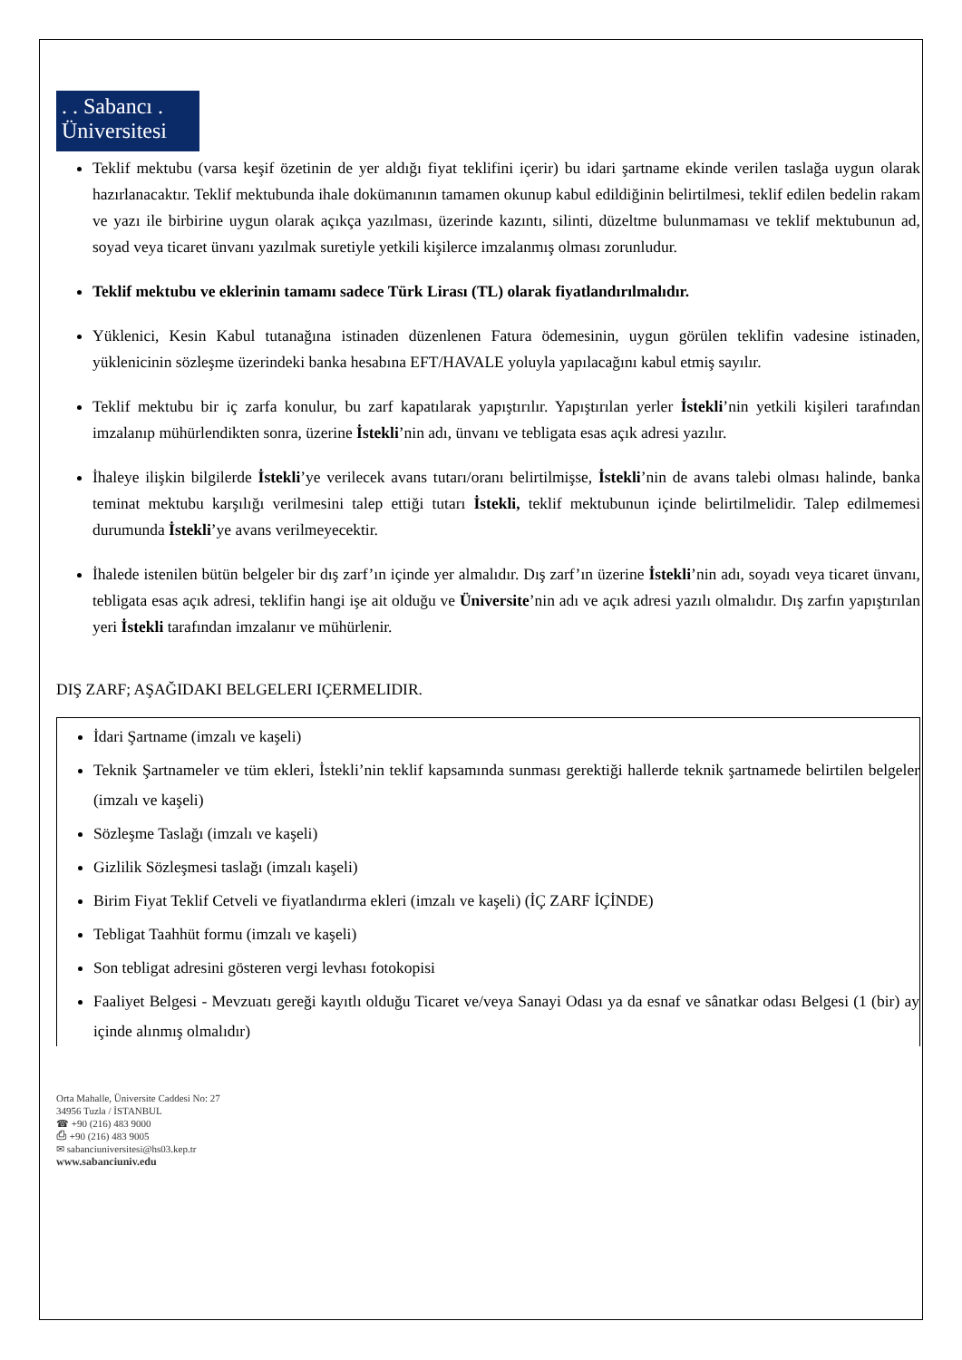. . Sabancı .
Üniversitesi
Teklif mektubu (varsa keşif özetinin de yer aldığı fiyat teklifini içerir) bu idari şartname ekinde verilen taslağa uygun olarak hazırlanacaktır. Teklif mektubunda ihale dokümanının tamamen okunup kabul edildiğinin belirtilmesi, teklif edilen bedelin rakam ve yazı ile birbirine uygun olarak açıkça yazılması, üzerinde kazıntı, silinti, düzeltme bulunmaması ve teklif mektubunun ad, soyad veya ticaret ünvanı yazılmak suretiyle yetkili kişilerce imzalanmış olması zorunludur.
Teklif mektubu ve eklerinin tamamı sadece Türk Lirası (TL) olarak fiyatlandırılmalıdır.
Yüklenici, Kesin Kabul tutanağına istinaden düzenlenen Fatura ödemesinin, uygun görülen teklifin vadesine istinaden, yüklenicinin sözleşme üzerindeki banka hesabına EFT/HAVALE yoluyla yapılacağını kabul etmiş sayılır.
Teklif mektubu bir iç zarfa konulur, bu zarf kapatılarak yapıştırılır. Yapıştırılan yerler İstekli’nin yetkili kişileri tarafından imzalanıp mühürlendikten sonra, üzerine İstekli’nin adı, ünvanı ve tebligata esas açık adresi yazılır.
İhaleye ilişkin bilgilerde İstekli’ye verilecek avans tutarı/oranı belirtilmişse, İstekli’nin de avans talebi olması halinde, banka teminat mektubu karşılığı verilmesini talep ettiği tutarı İstekli, teklif mektubunun içinde belirtilmelidir. Talep edilmemesi durumunda İstekli’ye avans verilmeyecektir.
İhalede istenilen bütün belgeler bir dış zarf’ın içinde yer almalıdır. Dış zarf’ın üzerine İstekli’nin adı, soyadı veya ticaret ünvanı, tebligata esas açık adresi, teklifin hangi işe ait olduğu ve Üniversite’nin adı ve açık adresi yazılı olmalıdır. Dış zarfın yapıştırılan yeri İstekli tarafından imzalanır ve mühürlenir.
DIŞ ZARF; AŞAĞIDAKI BELGELERI IÇERMELIDIR.
İdari Şartname (imzalı ve kaşeli)
Teknik Şartnameler ve tüm ekleri, İstekli’nin teklif kapsamında sunması gerektiği hallerde teknik şartnamede belirtilen belgeler (imzalı ve kaşeli)
Sözleşme Taslağı (imzalı ve kaşeli)
Gizlilik Sözleşmesi taslağı (imzalı kaşeli)
Birim Fiyat Teklif Cetveli ve fiyatlandırma ekleri (imzalı ve kaşeli) (İÇ ZARF İÇİNDE)
Tebligat Taahhüt formu (imzalı ve kaşeli)
Son tebligat adresini gösteren vergi levhası fotokopisi
Faaliyet Belgesi - Mevzuatı gereği kayıtlı olduğu Ticaret ve/veya Sanayi Odası ya da esnaf ve sânatkar odası Belgesi (1 (bir) ay içinde alınmış olmalıdır)
Orta Mahalle, Üniversite Caddesi No: 27
34956 Tuzla / İSTANBUL
☎ +90 (216) 483 9000
⎙ +90 (216) 483 9005
✉ sabanciuniversitesi@hs03.kep.tr
www.sabanciuniv.edu